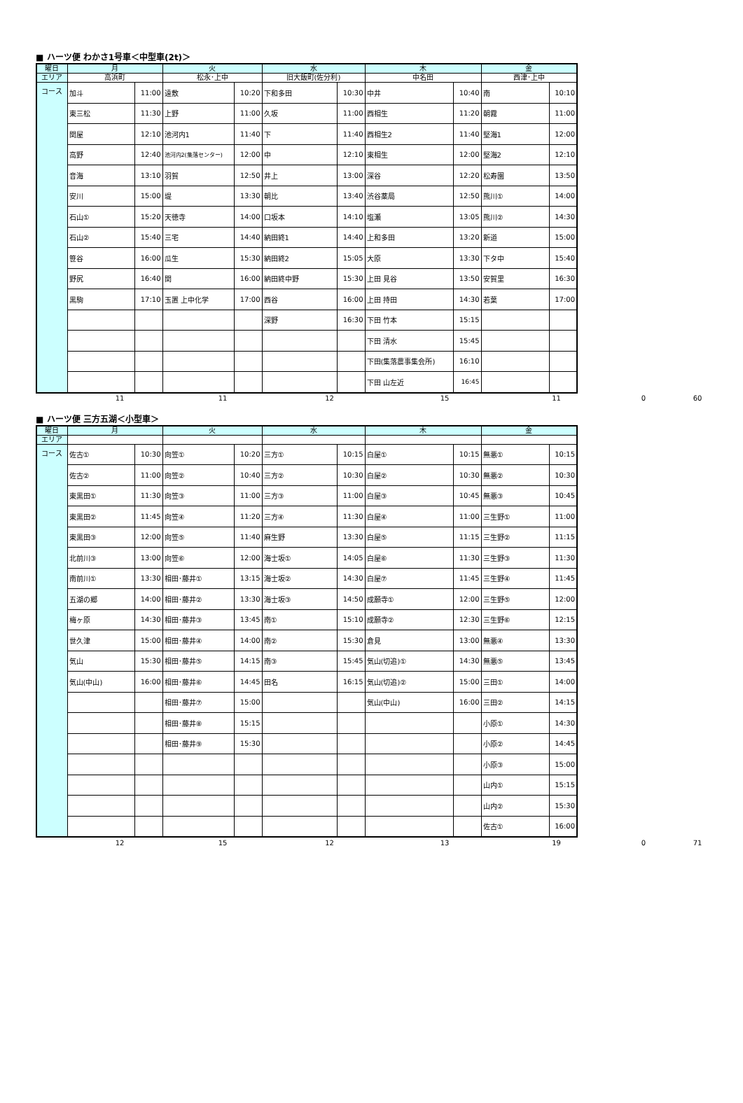■ ハーツ便 わかさ1号車＜中型車(2t)＞
| 曜日 | 月 | | 火 | | 水 | | 木 | | 金 | |
| エリア | 高浜町 | | 松永･上中 | | 旧大飯町(佐分利) | | 中名田 | | 西津･上中 | |
| コース | 加斗 | 11:00 | 遠敷 | 10:20 | 下和多田 | 10:30 | 中井 | 10:40 | 南 | 10:10 |
| | 東三松 | 11:30 | 上野 | 11:00 | 久坂 | 11:00 | 西相生 | 11:20 | 朝霧 | 11:00 |
| | 関屋 | 12:10 | 池河内1 | 11:40 | 下 | 11:40 | 西相生2 | 11:40 | 堅海1 | 12:00 |
| | 高野 | 12:40 | 池河内2(集落センター) | 12:00 | 中 | 12:10 | 東相生 | 12:00 | 堅海2 | 12:10 |
| | 音海 | 13:10 | 羽賀 | 12:50 | 井上 | 13:00 | 深谷 | 12:20 | 松寿園 | 13:50 |
| | 安川 | 15:00 | 堤 | 13:30 | 朝比 | 13:40 | 渋谷薬局 | 12:50 | 熊川① | 14:00 |
| | 石山① | 15:20 | 天徳寺 | 14:00 | 口坂本 | 14:10 | 塩瀬 | 13:05 | 熊川② | 14:30 |
| | 石山② | 15:40 | 三宅 | 14:40 | 納田終1 | 14:40 | 上和多田 | 13:20 | 新道 | 15:00 |
| | 笹谷 | 16:00 | 瓜生 | 15:30 | 納田終2 | 15:05 | 大原 | 13:30 | 下タ中 | 15:40 |
| | 野尻 | 16:40 | 関 | 16:00 | 納田終中野 | 15:30 | 上田 見谷 | 13:50 | 安賀里 | 16:30 |
| | 黒駒 | 17:10 | 玉置 上中化学 | 17:00 | 西谷 | 16:00 | 上田 持田 | 14:30 | 若葉 | 17:00 |
| | | | | | 深野 | 16:30 | 下田 竹本 | 15:15 | | |
| | | | | | | | 下田 清水 | 15:45 | | |
| | | | | | | | 下田(集落農事集会所) | 16:10 | | |
| | | | | | | | 下田 山左近 | 16:45 | | |
| | 11 | 11 | 12 | 15 | 11 | 0 | 60 |
■ ハーツ便 三方五湖＜小型車＞
| 曜日 | 月 | | 火 | | 水 | | 木 | | 金 | |
| エリア | | | | | | | | | | |
| コース | 佐古① | 10:30 | 向笠① | 10:20 | 三方① | 10:15 | 白屋① | 10:15 | 無悪① | 10:15 |
| | 佐古② | 11:00 | 向笠② | 10:40 | 三方② | 10:30 | 白屋② | 10:30 | 無悪② | 10:30 |
| | 東黒田① | 11:30 | 向笠③ | 11:00 | 三方③ | 11:00 | 白屋③ | 10:45 | 無悪③ | 10:45 |
| | 東黒田② | 11:45 | 向笠④ | 11:20 | 三方④ | 11:30 | 白屋④ | 11:00 | 三生野① | 11:00 |
| | 東黒田③ | 12:00 | 向笠⑤ | 11:40 | 麻生野 | 13:30 | 白屋⑤ | 11:15 | 三生野② | 11:15 |
| | 北前川③ | 13:00 | 向笠⑥ | 12:00 | 海士坂① | 14:05 | 白屋⑥ | 11:30 | 三生野③ | 11:30 |
| | 南前川① | 13:30 | 相田･藤井① | 13:15 | 海士坂② | 14:30 | 白屋⑦ | 11:45 | 三生野④ | 11:45 |
| | 五湖の郷 | 14:00 | 相田･藤井② | 13:30 | 海士坂③ | 14:50 | 成願寺① | 12:00 | 三生野⑤ | 12:00 |
| | 梅ヶ原 | 14:30 | 相田･藤井③ | 13:45 | 南① | 15:10 | 成願寺② | 12:30 | 三生野⑥ | 12:15 |
| | 世久津 | 15:00 | 相田･藤井④ | 14:00 | 南② | 15:30 | 倉見 | 13:00 | 無悪④ | 13:30 |
| | 気山 | 15:30 | 相田･藤井⑤ | 14:15 | 南③ | 15:45 | 気山(切追)① | 14:30 | 無悪⑤ | 13:45 |
| | 気山(中山) | 16:00 | 相田･藤井⑥ | 14:45 | 田名 | 16:15 | 気山(切追)② | 15:00 | 三田① | 14:00 |
| | | | 相田･藤井⑦ | 15:00 | | | 気山(中山) | 16:00 | 三田② | 14:15 |
| | | | 相田･藤井⑧ | 15:15 | | | | | 小原① | 14:30 |
| | | | 相田･藤井⑨ | 15:30 | | | | | 小原② | 14:45 |
| | | | | | | | | | 小原③ | 15:00 |
| | | | | | | | | | 山内① | 15:15 |
| | | | | | | | | | 山内② | 15:30 |
| | | | | | | | | | 佐古① | 16:00 |
| | 12 | 15 | 12 | 13 | 19 | 0 | 71 |